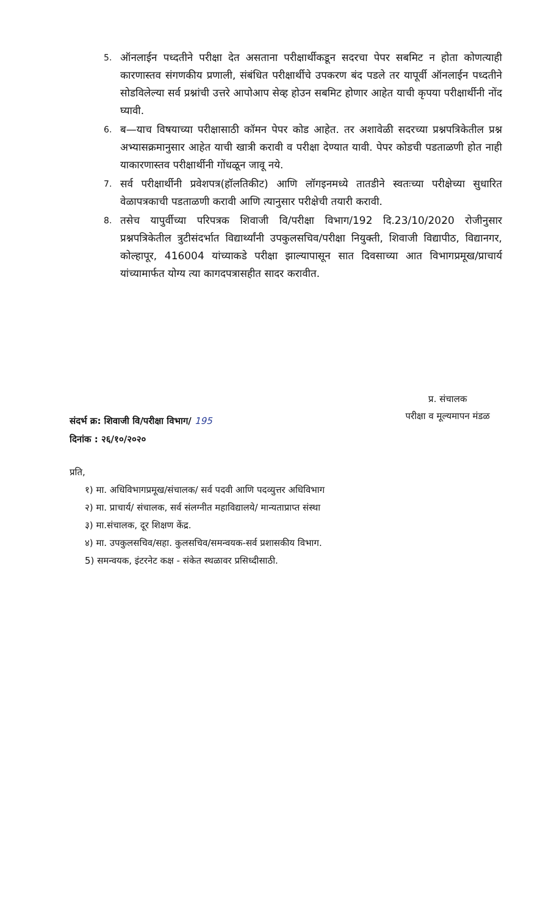5. ऑनलाईन पध्दतीने परीक्षा देत असताना परीक्षार्थीकडून सदरचा पेपर सबमिट न होता कोणत्याही कारणास्तव संगणकीय प्रणाली, संबंधित परीक्षार्थीचे उपकरण बंद पडले तर यापूर्वी ऑनलाईन पध्दतीने सोडविलेल्या सर्व प्रश्नांची उत्तरे आपोआप सेव्ह होउन सबमिट होणार आहेत याची कृपया परीक्षार्थीनी नोंद घ्यावी.
6. ब—याच विषयाच्या परीक्षासाठी कॉमन पेपर कोड आहेत. तर अशावेळी सदरच्या प्रश्नपत्रिकेतील प्रश्न अभ्यासक्रमानुसार आहेत याची खात्री करावी व परीक्षा देण्यात यावी. पेपर कोडची पडताळणी होत नाही याकारणास्तव परीक्षार्थीनी गोंधळून जावू नये.
7. सर्व परीक्षार्थीनी प्रवेशपत्र(हॉलतिकीट) आणि लॉगइनमध्ये तातडीने स्वतःच्या परीक्षेच्या सुधारित वेळापत्रकाची पडताळणी करावी आणि त्यानुसार परीक्षेची तयारी करावी.
8. तसेच यापुर्वीच्या परिपत्रक शिवाजी वि/परीक्षा विभाग/192 दि.23/10/2020 रोजीनुसार प्रश्नपत्रिकेतील त्रुटीसंदर्भात विद्यार्थ्यांनी उपकुलसचिव/परीक्षा नियुक्ती, शिवाजी विद्यापीठ, विद्यानगर, कोल्हापूर, 416004 यांच्याकडे परीक्षा झाल्यापासून सात दिवसाच्या आत विभागप्रमूख/प्राचार्य यांच्यामार्फत योग्य त्या कागदपत्रासहीत सादर करावीत.
प्र. संचालक
परीक्षा व मूल्यमापन मंडळ
संदर्भ क्र: शिवाजी वि/परीक्षा विभाग/ 195
दिनांक : २६/१०/२०२०
प्रति,
१) मा. अधिविभागप्रमूख/संचालक/ सर्व पदवी आणि पदव्युत्तर अधिविभाग
२) मा. प्राचार्य/ संचालक, सर्व संलग्नीत महाविद्यालये/ मान्यताप्राप्त संस्था
३) मा.संचालक, दूर शिक्षण केंद्र.
४) मा. उपकुलसचिव/सहा. कुलसचिव/समन्वयक-सर्व प्रशासकीय विभाग.
5) समन्वयक, इंटरनेट कक्ष - संकेत स्थळावर प्रसिध्दीसाठी.